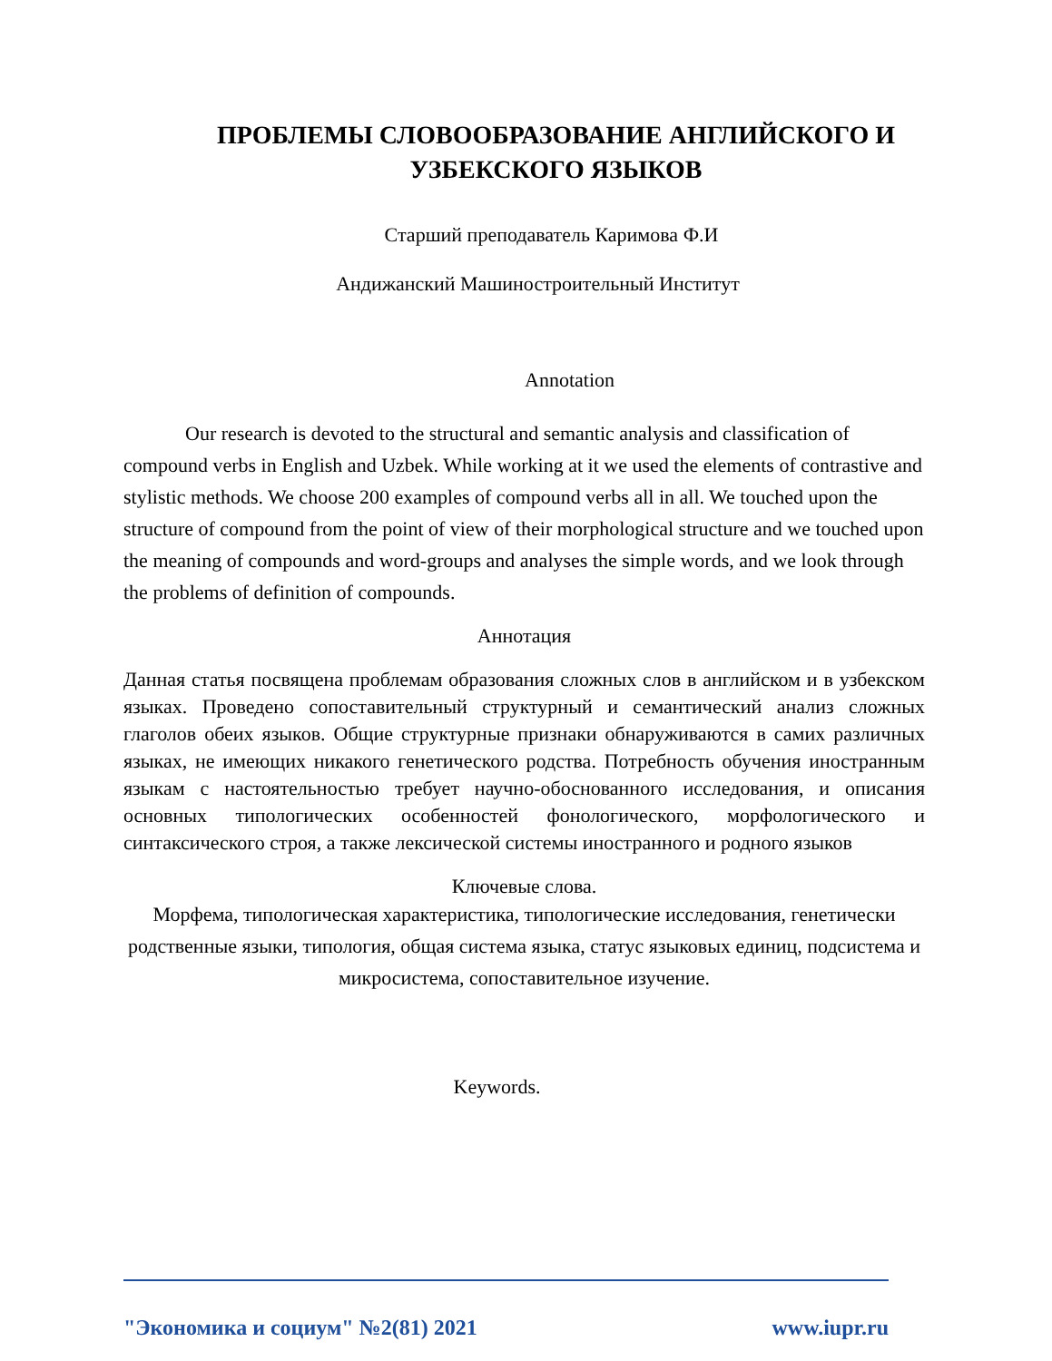ПРОБЛЕМЫ СЛОВООБРАЗОВАНИЕ АНГЛИЙСКОГО И УЗБЕКСКОГО ЯЗЫКОВ
Старший преподаватель Каримова Ф.И
Андижанский Машиностроительный Институт
Annotation
Our research is devoted to the structural and semantic analysis and classification of compound verbs in English and Uzbek. While working at it we used the elements of contrastive and stylistic methods. We choose 200 examples of compound verbs all in all. We touched upon the structure of compound from the point of view of their morphological structure and we touched upon the meaning of compounds and word-groups and analyses the simple words, and we look through the problems of definition of compounds.
Аннотация
Данная статья посвящена проблемам образования сложных слов в английском и в узбекском языках. Проведено сопоставительный структурный и семантический анализ сложных глаголов обеих языков. Общие структурные признаки обнаруживаются в самих различных языках, не имеющих никакого генетического родства. Потребность обучения иностранным языкам с настоятельностью требует научно-обоснованного исследования, и описания основных типологических особенностей фонологического, морфологического и синтаксического строя, а также лексической системы иностранного и родного языков
Ключевые слова.
Морфема, типологическая характеристика, типологические исследования, генетически родственные языки, типология, общая система языка, статус языковых единиц, подсистема и микросистема, сопоставительное изучение.
Keywords.
"Экономика и социум" №2(81) 2021 www.iupr.ru